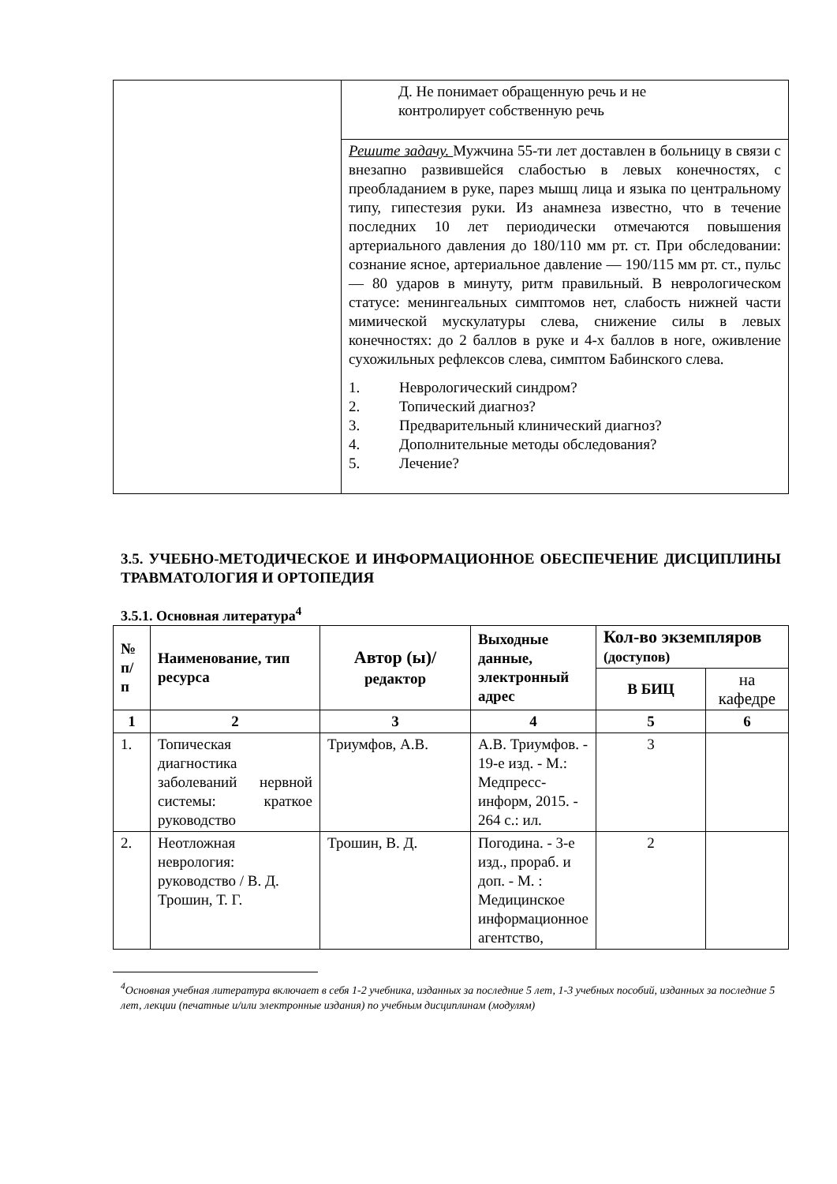| | Д. Не понимает обращенную речь и не контролирует собственную речь |
| | Решите задачу. Мужчина 55-ти лет доставлен в больницу в связи с внезапно развившейся слабостью в левых конечностях, с преобладанием в руке, парез мышц лица и языка по центральному типу, гипестезия руки. Из анамнеза известно, что в течение последних 10 лет периодически отмечаются повышения артериального давления до 180/110 мм рт. ст. При обследовании: сознание ясное, артериальное давление — 190/115 мм рт. ст., пульс — 80 ударов в минуту, ритм правильный. В неврологическом статусе: менингеальных симптомов нет, слабость нижней части мимической мускулатуры слева, снижение силы в левых конечностях: до 2 баллов в руке и 4-х баллов в ноге, оживление сухожильных рефлексов слева, симптом Бабинского слева. 1. Неврологический синдром? 2. Топический диагноз? 3. Предварительный клинический диагноз? 4. Дополнительные методы обследования? 5. Лечение? |
3.5. УЧЕБНО-МЕТОДИЧЕСКОЕ И ИНФОРМАЦИОННОЕ ОБЕСПЕЧЕНИЕ ДИСЦИПЛИНЫ ТРАВМАТОЛОГИЯ И ОРТОПЕДИЯ
3.5.1. Основная литература<sup>4</sup>
| № п/ п | Наименование, тип ресурса | Автор (ы)/ редактор | Выходные данные, электронный адрес | Кол-во экземпляров (доступов) | |
| --- | --- | --- | --- | --- | --- |
| | | | | В БИЦ | на кафедре |
| 1 | 2 | 3 | 4 | 5 | 6 |
| 1. | Топическая диагностика заболеваний нервной системы: краткое руководство | Триумфов, А.В. | А.В. Триумфов. - 19-е изд. - М.: Медпресс-информ, 2015. - 264 с.: ил. | 3 | |
| 2. | Неотложная неврология: руководство / В. Д. Трошин, Т. Г. | Трошин, В. Д. | Погодина. - 3-е изд., прораб. и доп. - М. : Медицинское информационное агентство, | 2 | |
<sup>4</sup> Основная учебная литература включает в себя 1-2 учебника, изданных за последние 5 лет, 1-3 учебных пособий, изданных за последние 5 лет, лекции (печатные и/или электронные издания) по учебным дисциплинам (модулям)